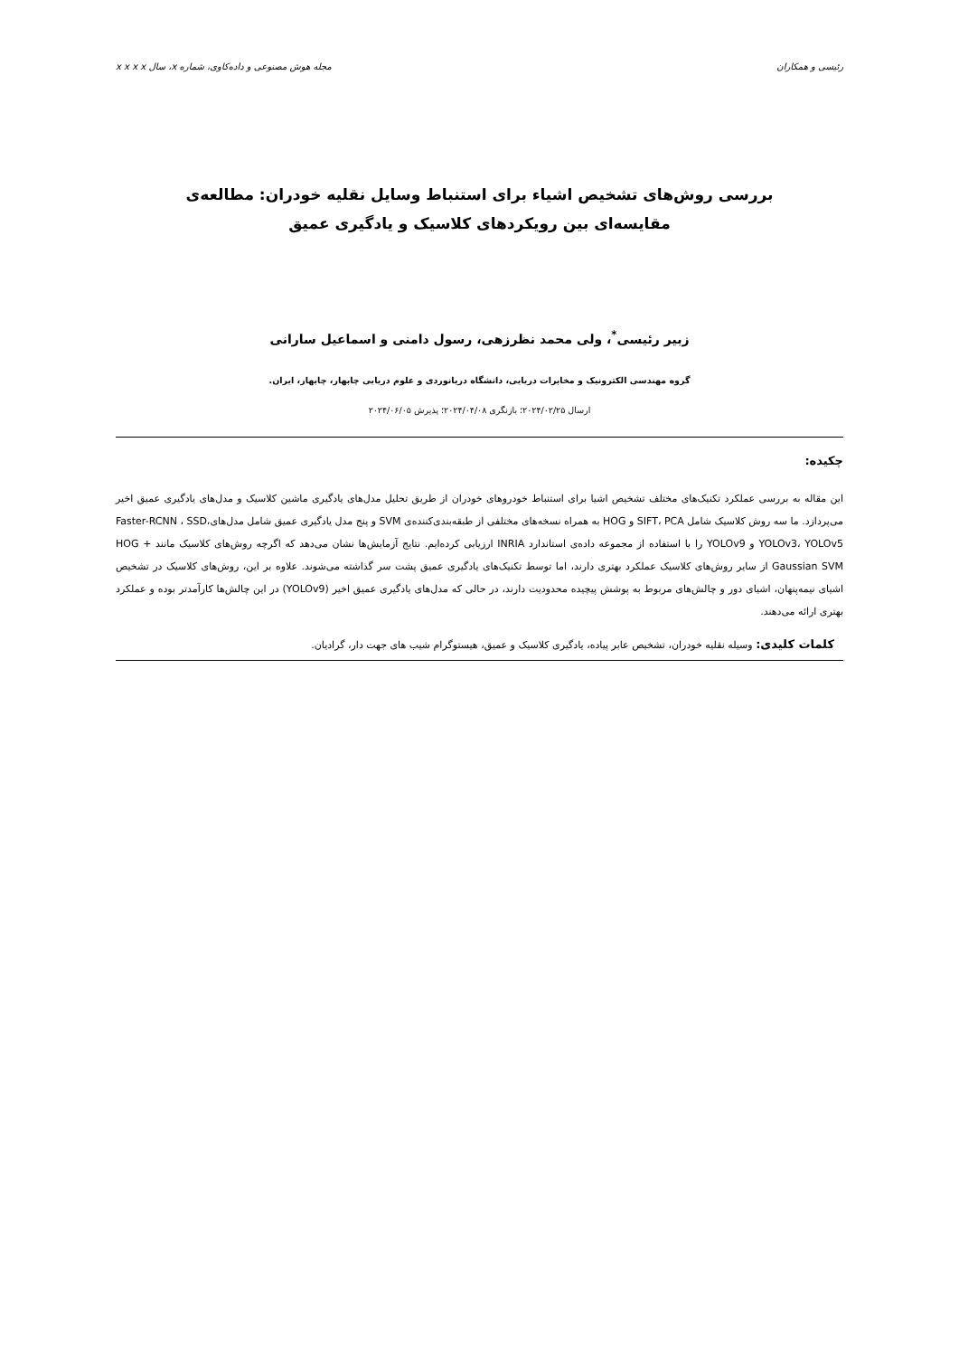رئیسی و همکاران مجله هوش مصنوعی و داده‌کاوی، شماره x، سال x x x x
بررسی روش‌های تشخیص اشیاء برای استنباط وسایل نقلیه خودران: مطالعه‌ی مقایسه‌ای بین رویکردهای کلاسیک و یادگیری عمیق
زبیر رئیسی<sup>*</sup>، ولی محمد نظرزهی، رسول دامنی و اسماعیل سارانی
گروه مهندسی الکترونیک و مخابرات دریایی، دانشگاه دریانوردی و علوم دریایی چابهار، چابهار، ایران.
ارسال ۲۰۲۴/۰۲/۲۵؛ بازنگری ۲۰۲۴/۰۴/۰۸؛ پذیرش ۲۰۲۴/۰۶/۰۵
چکیده:
این مقاله به بررسی عملکرد تکنیک‌های مختلف تشخیص اشیا برای استنباط خودروهای خودران از طریق تحلیل مدل‌های یادگیری ماشین کلاسیک و مدل‌های یادگیری عمیق اخیر می‌پردازد. ما سه روش کلاسیک شامل SIFT، PCA و HOG به همراه نسخه‌های مختلفی از طبقه‌بندی‌کننده‌ی SVM و پنج مدل یادگیری عمیق شامل مدل‌هایFaster-RCNN ، SSD، YOLOv3، YOLOv5 و YOLOv9 را با استفاده از مجموعه داده‌ی استاندارد INRIA ارزیابی کرده‌ایم. نتایج آزمایش‌ها نشان می‌دهد که اگرچه روش‌های کلاسیک مانند HOG + Gaussian SVM از سایر روش‌های کلاسیک عملکرد بهتری دارند، اما توسط تکنیک‌های یادگیری عمیق پشت سر گذاشته می‌شوند. علاوه بر این، روش‌های کلاسیک در تشخیص اشیای نیمه‌پنهان، اشیای دور و چالش‌های مربوط به پوشش پیچیده محدودیت دارند، در حالی که مدل‌های یادگیری عمیق اخیر (YOLOv9) در این چالش‌ها کارآمدتر بوده و عملکرد بهتری ارائه می‌دهند.
کلمات کلیدی: وسیله نقلیه خودران، تشخیص عابر پیاده، یادگیری کلاسیک و عمیق، هیستوگرام شیب های جهت دار، گرادیان.